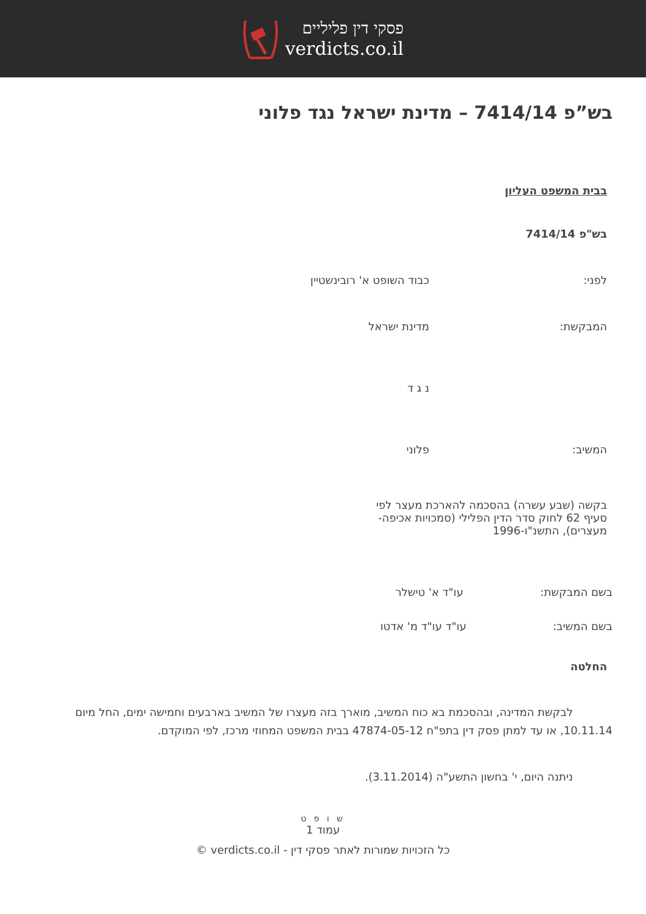פסקי דין פליליים
verdicts.co.il
בש”פ 7414/14 – מדינת ישראל נגד פלוני
בבית המשפט העליון
בש"פ 7414/14
לפני: כבוד השופט א' רובינשטיין
המבקשת: מדינת ישראל
נ ג ד
המשיב: פלוני
בקשה (שבע עשרה) בהסכמה להארכת מעצר לפי סעיף 62 לחוק סדר הדין הפלילי (סמכויות אכיפה-מעצרים), התשנ"ו-1996
בשם המבקשת: עו"ד א' טישלר
בשם המשיב: עו"ד עו"ד מ' אדטו
החלטה
לבקשת המדינה, ובהסכמת בא כוח המשיב, מוארך בזה מעצרו של המשיב בארבעים וחמישה ימים, החל מיום 10.11.14, או עד למתן פסק דין בתפ"ח 47874-05-12 בבית המשפט המחוזי מרכז, לפי המוקדם.
ניתנה היום, י' בחשון התשע"ה (3.11.2014).
ש ו פ ט
עמוד 1
כל הזכויות שמורות לאתר פסקי דין - verdicts.co.il ©